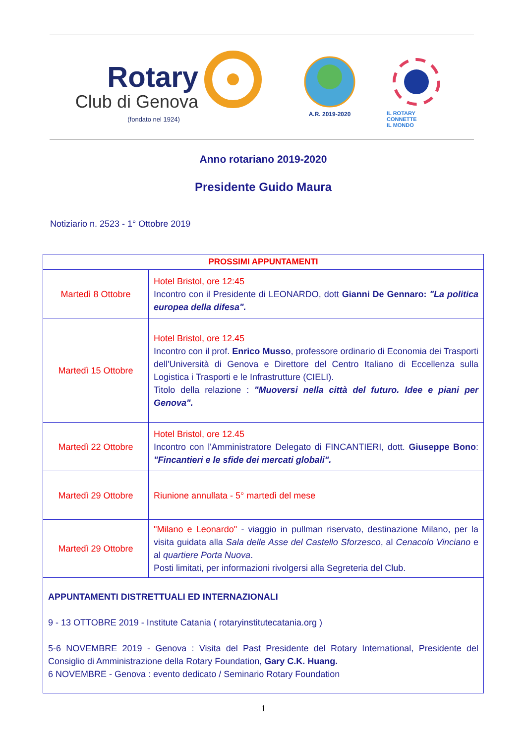Rotary
Club di Genova
(fondato nel 1924)
A.R. 2019-2020
IL ROTARY
CONNETTE
IL MONDO
Anno rotariano 2019-2020
Presidente Guido Maura
Notiziario n. 2523 - 1° Ottobre 2019
| PROSSIMI APPUNTAMENTI | |
| --- | --- |
| Martedì 8 Ottobre | Hotel Bristol, ore 12:45 Incontro con il Presidente di LEONARDO, dott Gianni De Gennaro: "La politica europea della difesa". |
| Martedì 15 Ottobre | Hotel Bristol, ore 12.45 Incontro con il prof. Enrico Musso , professore ordinario di Economia dei Trasporti dell'Università di Genova e Direttore del Centro Italiano di Eccellenza sulla Logistica i Trasporti e le Infrastrutture (CIELI). Titolo della relazione : "Muoversi nella città del futuro. Idee e piani per Genova". |
| Martedì 22 Ottobre | Hotel Bristol, ore 12.45 Incontro con l'Amministratore Delegato di FINCANTIERI, dott. Giuseppe Bono : "Fincantieri e le sfide dei mercati globali". |
| Martedì 29 Ottobre | Riunione annullata - 5° martedì del mese |
| Martedì 29 Ottobre | "Milano e Leonardo" - viaggio in pullman riservato, destinazione Milano, per la visita guidata alla Sala delle Asse del Castello Sforzesco , al Cenacolo Vinciano e al quartiere Porta Nuova . Posti limitati, per informazioni rivolgersi alla Segreteria del Club. |
| APPUNTAMENTI DISTRETTUALI ED INTERNAZIONALI 9 - 13 OTTOBRE 2019 - Institute Catania ( rotaryinstitutecatania.org ) 5-6 NOVEMBRE 2019 - Genova : Visita del Past Presidente del Rotary International, Presidente del Consiglio di Amministrazione della Rotary Foundation, Gary C.K. Huang. 6 NOVEMBRE - Genova : evento dedicato / Seminario Rotary Foundation | |
1